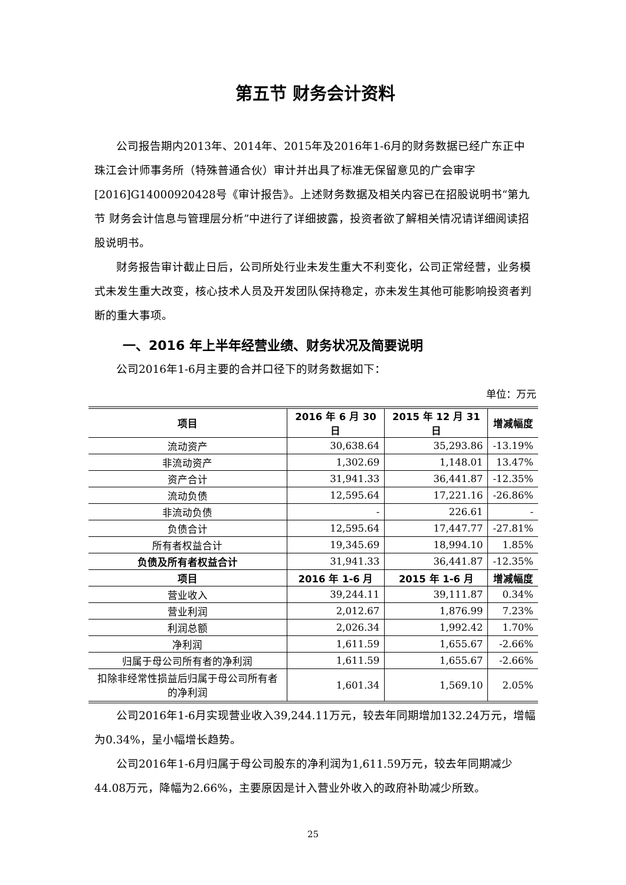第五节 财务会计资料
公司报告期内2013年、2014年、2015年及2016年1-6月的财务数据已经广东正中珠江会计师事务所（特殊普通合伙）审计并出具了标准无保留意见的广会审字[2016]G14000920428号《审计报告》。上述财务数据及相关内容已在招股说明书“第九节 财务会计信息与管理层分析”中进行了详细披露，投资者欲了解相关情况请详细阅读招股说明书。
财务报告审计截止日后，公司所处行业未发生重大不利变化，公司正常经营，业务模式未发生重大改变，核心技术人员及开发团队保持稳定，亦未发生其他可能影响投资者判断的重大事项。
一、2016 年上半年经营业绩、财务状况及简要说明
公司2016年1-6月主要的合并口径下的财务数据如下：
单位：万元
| 项目 | 2016 年 6 月 30 日 | 2015 年 12 月 31 日 | 增减幅度 |
| --- | --- | --- | --- |
| 流动资产 | 30,638.64 | 35,293.86 | -13.19% |
| 非流动资产 | 1,302.69 | 1,148.01 | 13.47% |
| 资产合计 | 31,941.33 | 36,441.87 | -12.35% |
| 流动负债 | 12,595.64 | 17,221.16 | -26.86% |
| 非流动负债 | - | 226.61 | - |
| 负债合计 | 12,595.64 | 17,447.77 | -27.81% |
| 所有者权益合计 | 19,345.69 | 18,994.10 | 1.85% |
| 负债及所有者权益合计 | 31,941.33 | 36,441.87 | -12.35% |
| 项目 | 2016 年 1-6 月 | 2015 年 1-6 月 | 增减幅度 |
| 营业收入 | 39,244.11 | 39,111.87 | 0.34% |
| 营业利润 | 2,012.67 | 1,876.99 | 7.23% |
| 利润总额 | 2,026.34 | 1,992.42 | 1.70% |
| 净利润 | 1,611.59 | 1,655.67 | -2.66% |
| 归属于母公司所有者的净利润 | 1,611.59 | 1,655.67 | -2.66% |
| 扣除非经常性损益后归属于母公司所有者的净利润 | 1,601.34 | 1,569.10 | 2.05% |
公司2016年1-6月实现营业收入39,244.11万元，较去年同期增加132.24万元，增幅为0.34%，呈小幅增长趋势。
公司2016年1-6月归属于母公司股东的净利润为1,611.59万元，较去年同期减少44.08万元，降幅为2.66%，主要原因是计入营业外收入的政府补助减少所致。
25